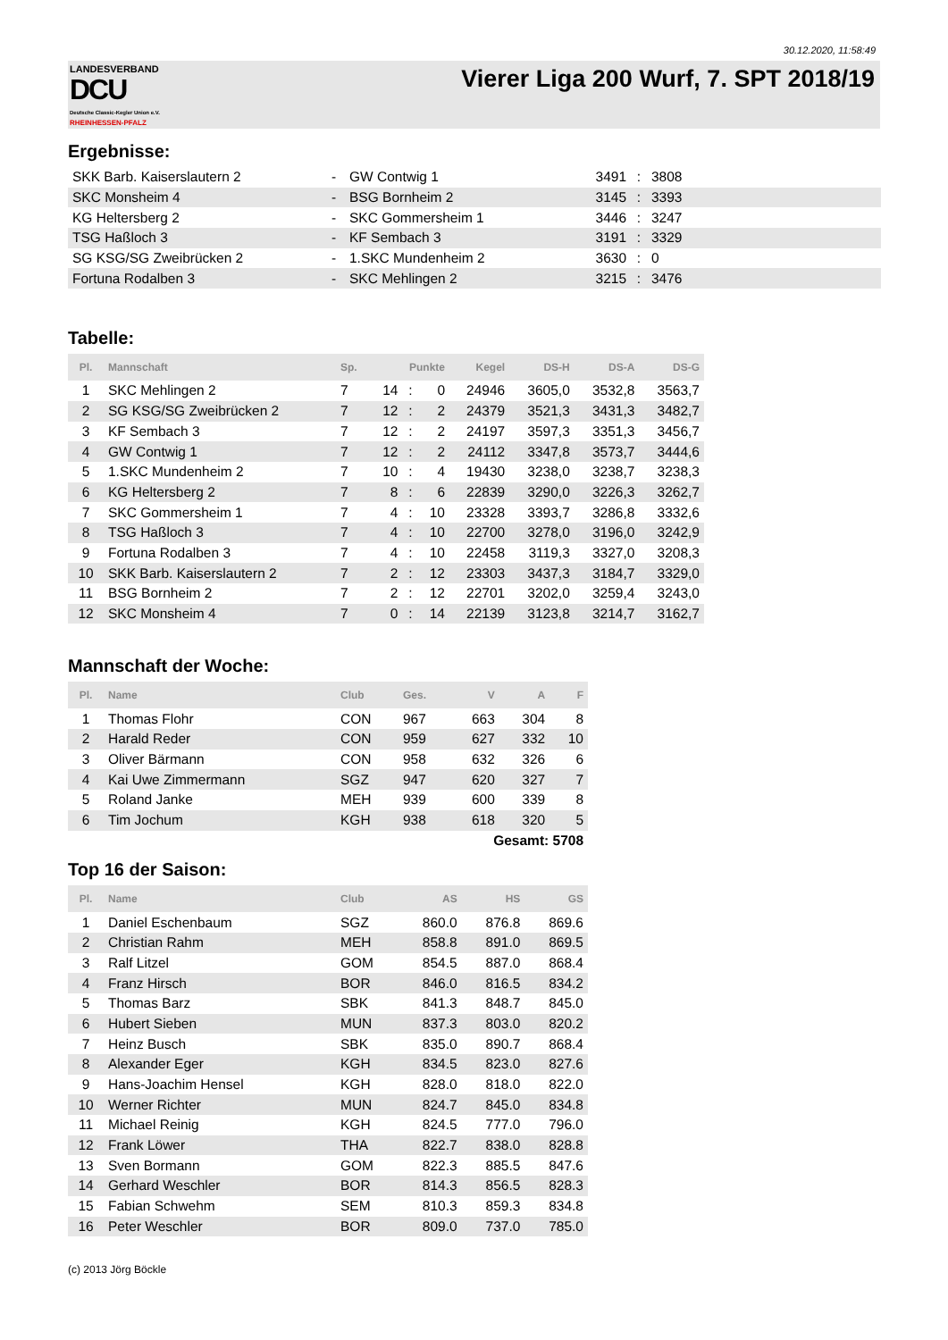30.12.2020, 11:58:49
LANDESVERBAND
DCU
Deutsche Classic-Kegler Union e.V.
RHEINHESSEN-PFALZ
Vierer Liga 200 Wurf, 7. SPT 2018/19
Ergebnisse:
| SKK Barb. Kaiserslautern 2 | - | GW Contwig 1 | 3491 | : | 3808 |
| SKC Monsheim 4 | - | BSG Bornheim 2 | 3145 | : | 3393 |
| KG Heltersberg 2 | - | SKC Gommersheim 1 | 3446 | : | 3247 |
| TSG Haßloch 3 | - | KF Sembach 3 | 3191 | : | 3329 |
| SG KSG/SG Zweibrücken 2 | - | 1.SKC Mundenheim 2 | 3630 | : | 0 |
| Fortuna Rodalben 3 | - | SKC Mehlingen 2 | 3215 | : | 3476 |
Tabelle:
| Pl. | Mannschaft | Sp. | Punkte | | | Kegel | DS-H | DS-A | DS-G |
| --- | --- | --- | --- | --- | --- | --- | --- | --- | --- |
| 1 | SKC Mehlingen 2 | 7 | 14 | : | 0 | 24946 | 3605,0 | 3532,8 | 3563,7 |
| 2 | SG KSG/SG Zweibrücken 2 | 7 | 12 | : | 2 | 24379 | 3521,3 | 3431,3 | 3482,7 |
| 3 | KF Sembach 3 | 7 | 12 | : | 2 | 24197 | 3597,3 | 3351,3 | 3456,7 |
| 4 | GW Contwig 1 | 7 | 12 | : | 2 | 24112 | 3347,8 | 3573,7 | 3444,6 |
| 5 | 1.SKC Mundenheim 2 | 7 | 10 | : | 4 | 19430 | 3238,0 | 3238,7 | 3238,3 |
| 6 | KG Heltersberg 2 | 7 | 8 | : | 6 | 22839 | 3290,0 | 3226,3 | 3262,7 |
| 7 | SKC Gommersheim 1 | 7 | 4 | : | 10 | 23328 | 3393,7 | 3286,8 | 3332,6 |
| 8 | TSG Haßloch 3 | 7 | 4 | : | 10 | 22700 | 3278,0 | 3196,0 | 3242,9 |
| 9 | Fortuna Rodalben 3 | 7 | 4 | : | 10 | 22458 | 3119,3 | 3327,0 | 3208,3 |
| 10 | SKK Barb. Kaiserslautern 2 | 7 | 2 | : | 12 | 23303 | 3437,3 | 3184,7 | 3329,0 |
| 11 | BSG Bornheim 2 | 7 | 2 | : | 12 | 22701 | 3202,0 | 3259,4 | 3243,0 |
| 12 | SKC Monsheim 4 | 7 | 0 | : | 14 | 22139 | 3123,8 | 3214,7 | 3162,7 |
Mannschaft der Woche:
| Pl. | Name | Club | Ges. | V | A | F |
| --- | --- | --- | --- | --- | --- | --- |
| 1 | Thomas Flohr | CON | 967 | 663 | 304 | 8 |
| 2 | Harald Reder | CON | 959 | 627 | 332 | 10 |
| 3 | Oliver Bärmann | CON | 958 | 632 | 326 | 6 |
| 4 | Kai Uwe Zimmermann | SGZ | 947 | 620 | 327 | 7 |
| 5 | Roland Janke | MEH | 939 | 600 | 339 | 8 |
| 6 | Tim Jochum | KGH | 938 | 618 | 320 | 5 |
| Gesamt: 5708 | | | | | | |
Top 16 der Saison:
| Pl. | Name | Club | AS | HS | GS |
| --- | --- | --- | --- | --- | --- |
| 1 | Daniel Eschenbaum | SGZ | 860.0 | 876.8 | 869.6 |
| 2 | Christian Rahm | MEH | 858.8 | 891.0 | 869.5 |
| 3 | Ralf Litzel | GOM | 854.5 | 887.0 | 868.4 |
| 4 | Franz Hirsch | BOR | 846.0 | 816.5 | 834.2 |
| 5 | Thomas Barz | SBK | 841.3 | 848.7 | 845.0 |
| 6 | Hubert Sieben | MUN | 837.3 | 803.0 | 820.2 |
| 7 | Heinz Busch | SBK | 835.0 | 890.7 | 868.4 |
| 8 | Alexander Eger | KGH | 834.5 | 823.0 | 827.6 |
| 9 | Hans-Joachim Hensel | KGH | 828.0 | 818.0 | 822.0 |
| 10 | Werner Richter | MUN | 824.7 | 845.0 | 834.8 |
| 11 | Michael Reinig | KGH | 824.5 | 777.0 | 796.0 |
| 12 | Frank Löwer | THA | 822.7 | 838.0 | 828.8 |
| 13 | Sven Bormann | GOM | 822.3 | 885.5 | 847.6 |
| 14 | Gerhard Weschler | BOR | 814.3 | 856.5 | 828.3 |
| 15 | Fabian Schwehm | SEM | 810.3 | 859.3 | 834.8 |
| 16 | Peter Weschler | BOR | 809.0 | 737.0 | 785.0 |
(c) 2013 Jörg Böckle